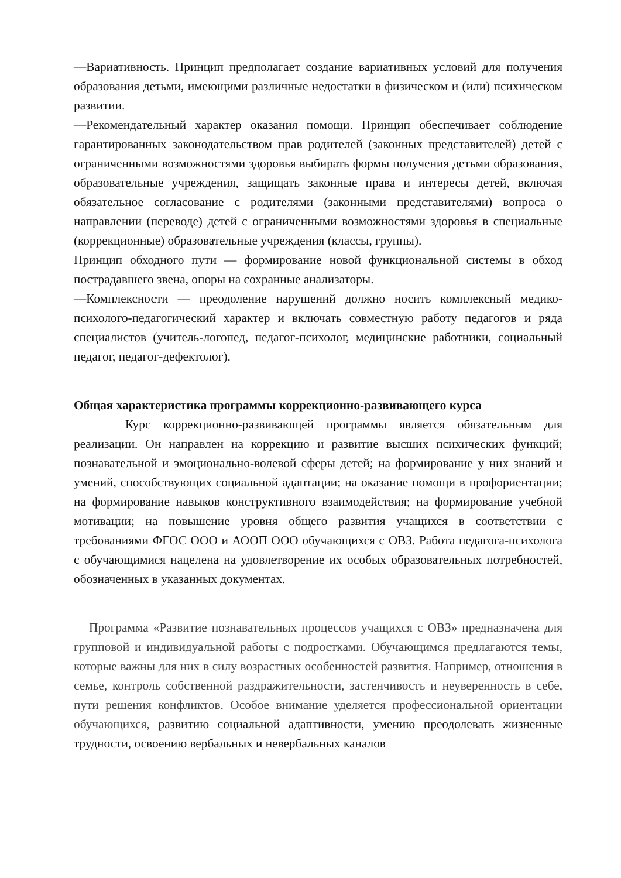—Вариативность. Принцип предполагает создание вариативных условий для получения образования детьми, имеющими различные недостатки в физическом и (или) психическом развитии.
—Рекомендательный характер оказания помощи. Принцип обеспечивает соблюдение гарантированных законодательством прав родителей (законных представителей) детей с ограниченными возможностями здоровья выбирать формы получения детьми образования, образовательные учреждения, защищать законные права и интересы детей, включая обязательное согласование с родителями (законными представителями) вопроса о направлении (переводе) детей с ограниченными возможностями здоровья в специальные (коррекционные) образовательные учреждения (классы, группы).
Принцип обходного пути — формирование новой функциональной системы в обход пострадавшего звена, опоры на сохранные анализаторы.
—Комплексности — преодоление нарушений должно носить комплексный медико-психолого-педагогический характер и включать совместную работу педагогов и ряда специалистов (учитель-логопед, педагог-психолог, медицинские работники, социальный педагог, педагог-дефектолог).
Общая характеристика программы коррекционно-развивающего курса
Курс коррекционно-развивающей программы является обязательным для реализации. Он направлен на коррекцию и развитие высших психических функций; познавательной и эмоционально-волевой сферы детей; на формирование у них знаний и умений, способствующих социальной адаптации; на оказание помощи в профориентации; на формирование навыков конструктивного взаимодействия; на формирование учебной мотивации; на повышение уровня общего развития учащихся в соответствии с требованиями ФГОС ООО и АООП ООО обучающихся с ОВЗ. Работа педагога-психолога с обучающимися нацелена на удовлетворение их особых образовательных потребностей, обозначенных в указанных документах.
Программа «Развитие познавательных процессов учащихся с ОВЗ» предназначена для групповой и индивидуальной работы с подростками. Обучающимся предлагаются темы, которые важны для них в силу возрастных особенностей развития. Например, отношения в семье, контроль собственной раздражительности, застенчивость и неуверенность в себе, пути решения конфликтов. Особое внимание уделяется профессиональной ориентации обучающихся, развитию социальной адаптивности, умению преодолевать жизненные трудности, освоению вербальных и невербальных каналов